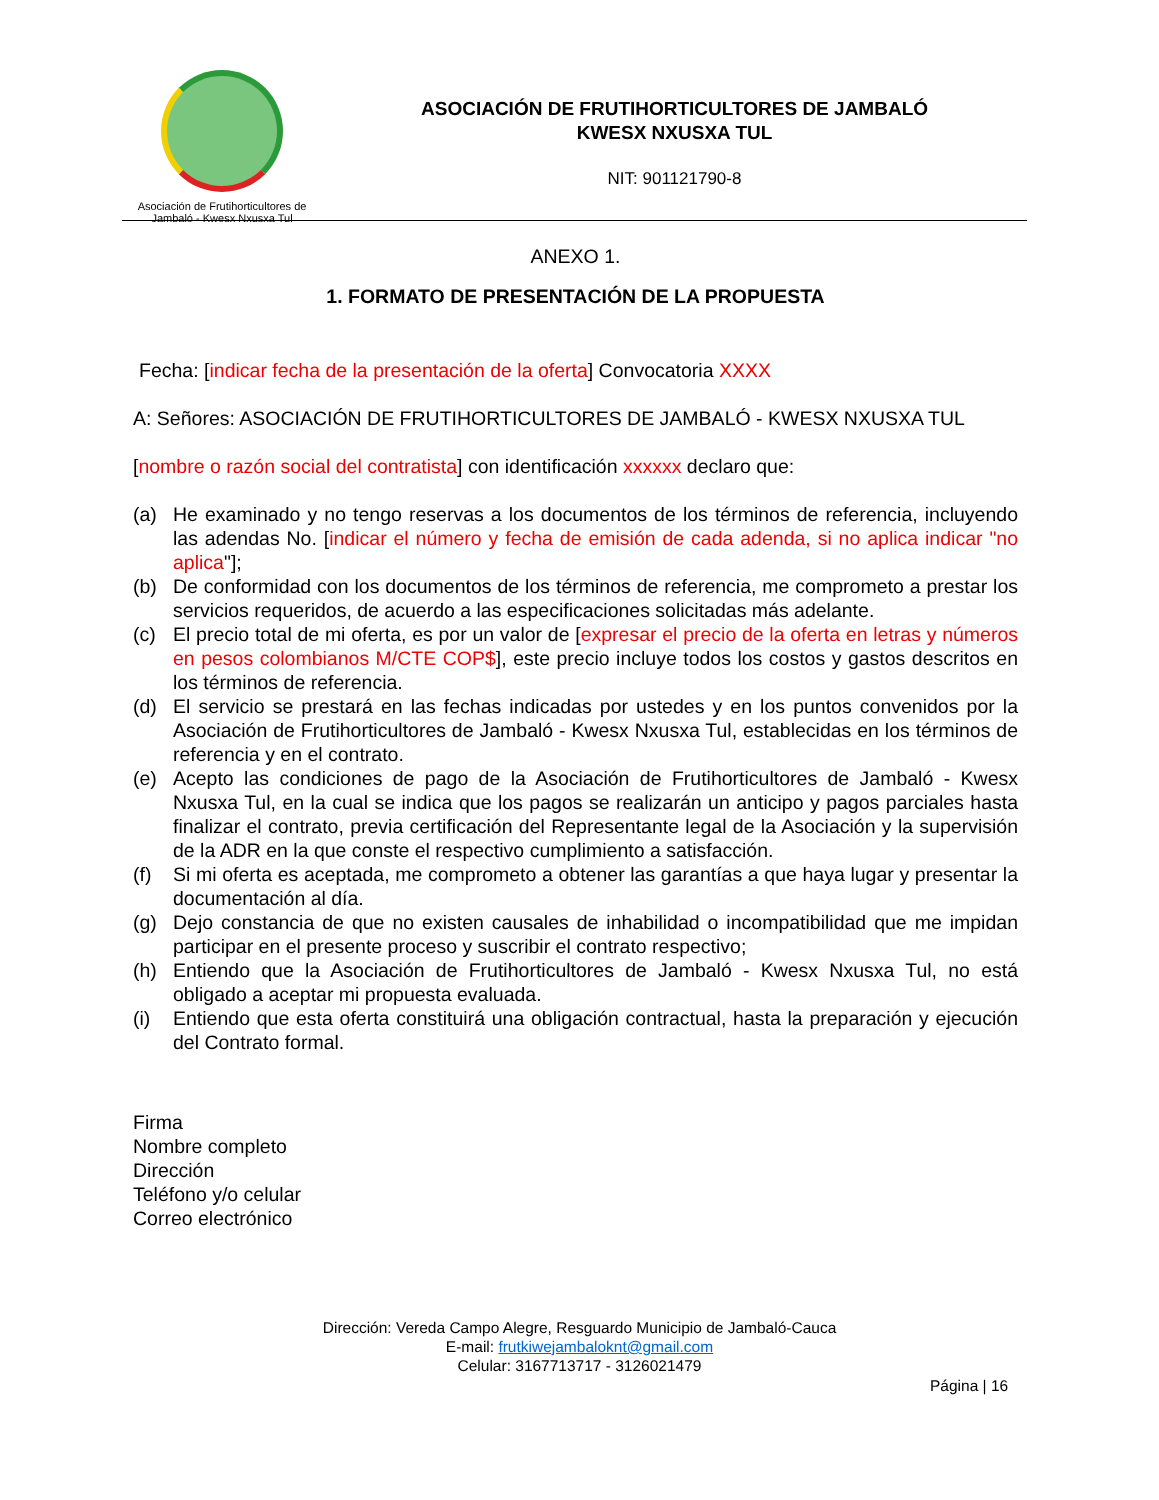Asociación de Frutihorticultores de
Jambaló - Kwesx Nxusxa Tul
ASOCIACIÓN DE FRUTIHORTICULTORES DE JAMBALÓ
KWESX NXUSXA TUL
NIT: 901121790-8
ANEXO 1.
1. FORMATO DE PRESENTACIÓN DE LA PROPUESTA
Fecha: [indicar fecha de la presentación de la oferta] Convocatoria XXXX
A: Señores: ASOCIACIÓN DE FRUTIHORTICULTORES DE JAMBALÓ - KWESX NXUSXA TUL
[nombre o razón social del contratista] con identificación xxxxxx declaro que:
(a) He examinado y no tengo reservas a los documentos de los términos de referencia, incluyendo las adendas No. [indicar el número y fecha de emisión de cada adenda, si no aplica indicar "no aplica"];
(b) De conformidad con los documentos de los términos de referencia, me comprometo a prestar los servicios requeridos, de acuerdo a las especificaciones solicitadas más adelante.
(c) El precio total de mi oferta, es por un valor de [expresar el precio de la oferta en letras y números en pesos colombianos M/CTE COP$], este precio incluye todos los costos y gastos descritos en los términos de referencia.
(d) El servicio se prestará en las fechas indicadas por ustedes y en los puntos convenidos por la Asociación de Frutihorticultores de Jambaló - Kwesx Nxusxa Tul, establecidas en los términos de referencia y en el contrato.
(e) Acepto las condiciones de pago de la Asociación de Frutihorticultores de Jambaló - Kwesx Nxusxa Tul, en la cual se indica que los pagos se realizarán un anticipo y pagos parciales hasta finalizar el contrato, previa certificación del Representante legal de la Asociación y la supervisión de la ADR en la que conste el respectivo cumplimiento a satisfacción.
(f) Si mi oferta es aceptada, me comprometo a obtener las garantías a que haya lugar y presentar la documentación al día.
(g) Dejo constancia de que no existen causales de inhabilidad o incompatibilidad que me impidan participar en el presente proceso y suscribir el contrato respectivo;
(h) Entiendo que la Asociación de Frutihorticultores de Jambaló - Kwesx Nxusxa Tul, no está obligado a aceptar mi propuesta evaluada.
(i) Entiendo que esta oferta constituirá una obligación contractual, hasta la preparación y ejecución del Contrato formal.
Firma
Nombre completo
Dirección
Teléfono y/o celular
Correo electrónico
Dirección: Vereda Campo Alegre, Resguardo Municipio de Jambaló-Cauca
E-mail: frutkiwejambaloknt@gmail.com
Celular: 3167713717 - 3126021479
Página | 16